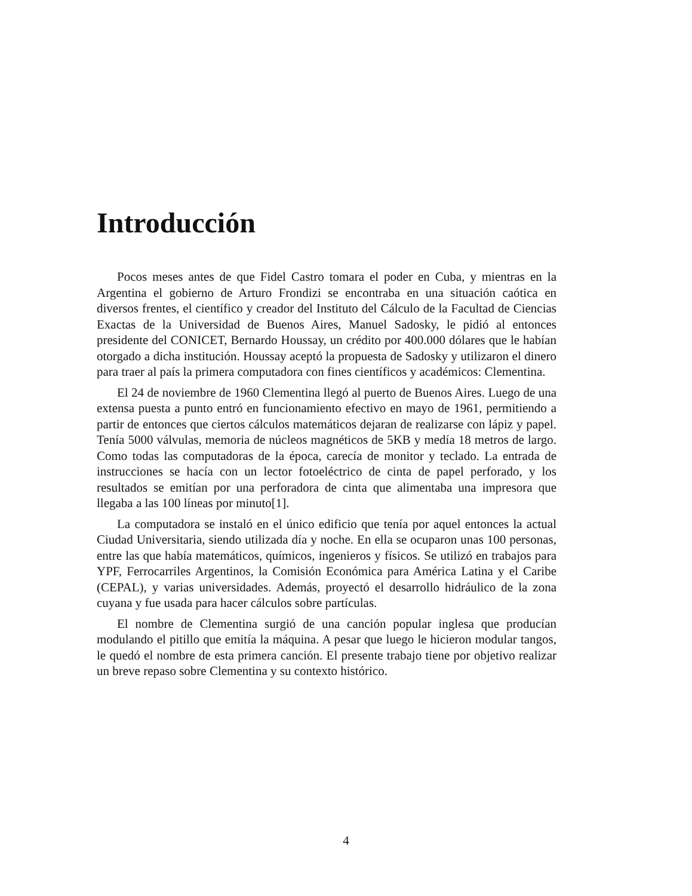Introducción
Pocos meses antes de que Fidel Castro tomara el poder en Cuba, y mientras en la Argentina el gobierno de Arturo Frondizi se encontraba en una situación caótica en diversos frentes, el científico y creador del Instituto del Cálculo de la Facultad de Ciencias Exactas de la Universidad de Buenos Aires, Manuel Sadosky, le pidió al entonces presidente del CONICET, Bernardo Houssay, un crédito por 400.000 dólares que le habían otorgado a dicha institución. Houssay aceptó la propuesta de Sadosky y utilizaron el dinero para traer al país la primera computadora con fines científicos y académicos: Clementina.
El 24 de noviembre de 1960 Clementina llegó al puerto de Buenos Aires. Luego de una extensa puesta a punto entró en funcionamiento efectivo en mayo de 1961, permitiendo a partir de entonces que ciertos cálculos matemáticos dejaran de realizarse con lápiz y papel. Tenía 5000 válvulas, memoria de núcleos magnéticos de 5KB y medía 18 metros de largo. Como todas las computadoras de la época, carecía de monitor y teclado. La entrada de instrucciones se hacía con un lector fotoeléctrico de cinta de papel perforado, y los resultados se emitían por una perforadora de cinta que alimentaba una impresora que llegaba a las 100 líneas por minuto[1].
La computadora se instaló en el único edificio que tenía por aquel entonces la actual Ciudad Universitaria, siendo utilizada día y noche. En ella se ocuparon unas 100 personas, entre las que había matemáticos, químicos, ingenieros y físicos. Se utilizó en trabajos para YPF, Ferrocarriles Argentinos, la Comisión Económica para América Latina y el Caribe (CEPAL), y varias universidades. Además, proyectó el desarrollo hidráulico de la zona cuyana y fue usada para hacer cálculos sobre partículas.
El nombre de Clementina surgió de una canción popular inglesa que producían modulando el pitillo que emitía la máquina. A pesar que luego le hicieron modular tangos, le quedó el nombre de esta primera canción. El presente trabajo tiene por objetivo realizar un breve repaso sobre Clementina y su contexto histórico.
4